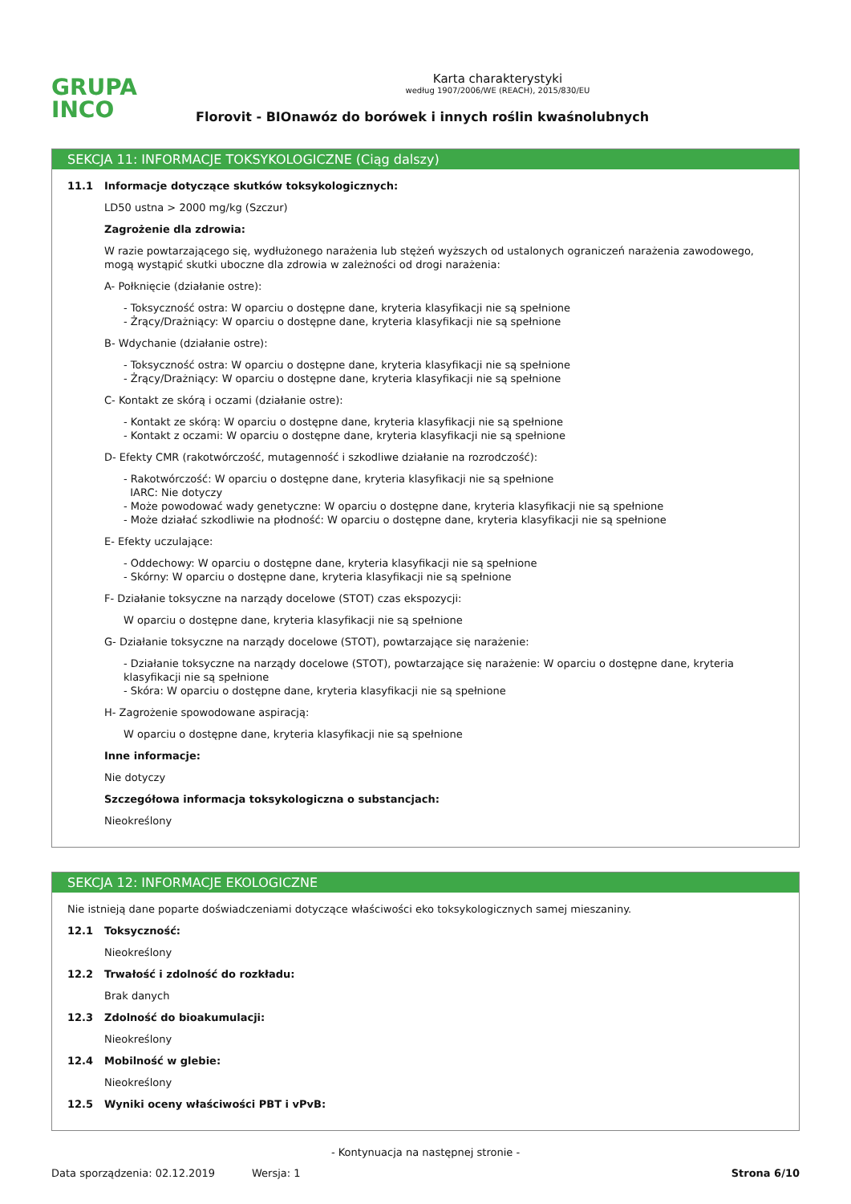GRUPA
INCO
Karta charakterystyki
według 1907/2006/WE (REACH), 2015/830/EU
Florovit - BIOnawóz do borówek i innych roślin kwaśnolubnych
SEKCJA 11: INFORMACJE TOKSYKOLOGICZNE (Ciąg dalszy)
11.1 Informacje dotyczące skutków toksykologicznych:
LD50 ustna > 2000 mg/kg (Szczur)
Zagrożenie dla zdrowia:
W razie powtarzającego się, wydłużonego narażenia lub stężeń wyższych od ustalonych ograniczeń narażenia zawodowego, mogą wystąpić skutki uboczne dla zdrowia w zależności od drogi narażenia:
A- Połknięcie (działanie ostre):
- Toksyczność ostra: W oparciu o dostępne dane, kryteria klasyfikacji nie są spełnione
- Żrący/Drażniący: W oparciu o dostępne dane, kryteria klasyfikacji nie są spełnione
B- Wdychanie (działanie ostre):
- Toksyczność ostra: W oparciu o dostępne dane, kryteria klasyfikacji nie są spełnione
- Żrący/Drażniący: W oparciu o dostępne dane, kryteria klasyfikacji nie są spełnione
C- Kontakt ze skórą i oczami (działanie ostre):
- Kontakt ze skórą: W oparciu o dostępne dane, kryteria klasyfikacji nie są spełnione
- Kontakt z oczami: W oparciu o dostępne dane, kryteria klasyfikacji nie są spełnione
D- Efekty CMR (rakotwórczość, mutagenność i szkodliwe działanie na rozrodczość):
- Rakotwórczość: W oparciu o dostępne dane, kryteria klasyfikacji nie są spełnione
IARC: Nie dotyczy
- Może powodować wady genetyczne: W oparciu o dostępne dane, kryteria klasyfikacji nie są spełnione
- Może działać szkodliwie na płodność: W oparciu o dostępne dane, kryteria klasyfikacji nie są spełnione
E- Efekty uczulające:
- Oddechowy: W oparciu o dostępne dane, kryteria klasyfikacji nie są spełnione
- Skórny: W oparciu o dostępne dane, kryteria klasyfikacji nie są spełnione
F- Działanie toksyczne na narządy docelowe (STOT) czas ekspozycji:
W oparciu o dostępne dane, kryteria klasyfikacji nie są spełnione
G- Działanie toksyczne na narządy docelowe (STOT), powtarzające się narażenie:
- Działanie toksyczne na narządy docelowe (STOT), powtarzające się narażenie: W oparciu o dostępne dane, kryteria klasyfikacji nie są spełnione
- Skóra: W oparciu o dostępne dane, kryteria klasyfikacji nie są spełnione
H- Zagrożenie spowodowane aspiracją:
W oparciu o dostępne dane, kryteria klasyfikacji nie są spełnione
Inne informacje:
Nie dotyczy
Szczegółowa informacja toksykologiczna o substancjach:
Nieokreślony
SEKCJA 12: INFORMACJE EKOLOGICZNE
Nie istnieją dane poparte doświadczeniami dotyczące właściwości eko toksykologicznych samej mieszaniny.
12.1 Toksyczność:
Nieokreślony
12.2 Trwałość i zdolność do rozkładu:
Brak danych
12.3 Zdolność do bioakumulacji:
Nieokreślony
12.4 Mobilność w glebie:
Nieokreślony
12.5 Wyniki oceny właściwości PBT i vPvB:
- Kontynuacja na następnej stronie -
Data sporządzenia: 02.12.2019 Wersja: 1 Strona 6/10